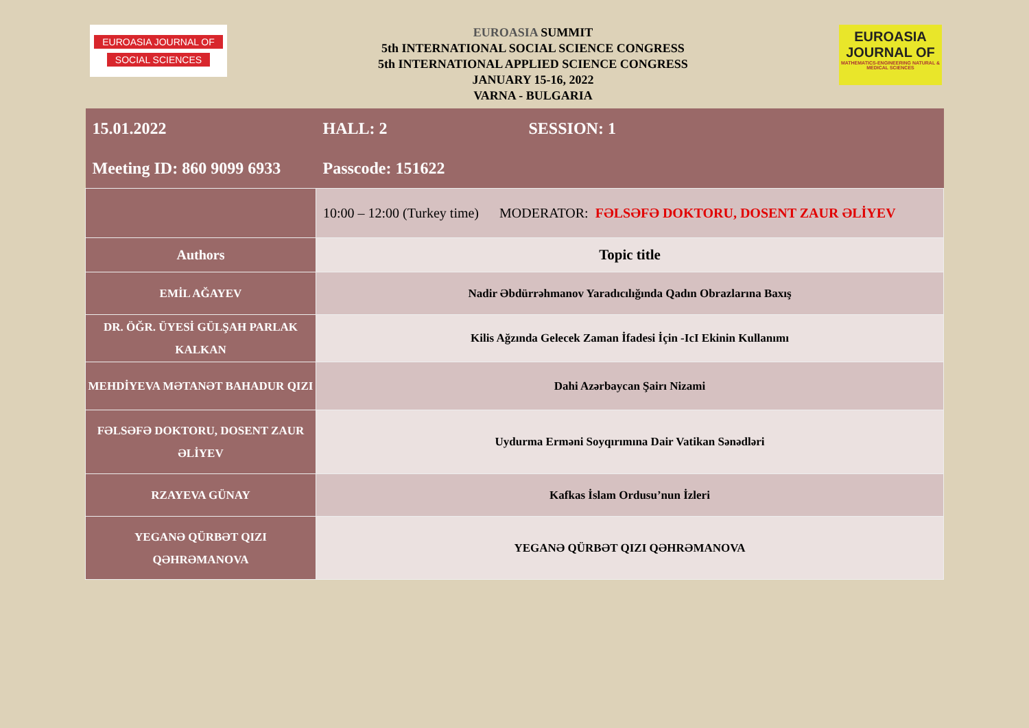EUROASIA JOURNAL OF
SOCIAL SCIENCES
EUROASIA SUMMIT
5th INTERNATIONAL SOCIAL SCIENCE CONGRESS
5th INTERNATIONAL APPLIED SCIENCE CONGRESS
JANUARY 15-16, 2022
VARNA - BULGARIA
EUROASIA
JOURNAL OF
MATHEMATICS-ENGINEERING NATURAL & MEDICAL SCIENCES
| 15.01.2022 | HALL: 2 SESSION: 1 |
| Meeting ID: 860 9099 6933 | Passcode: 151622 |
| | 10:00 – 12:00 (Turkey time) MODERATOR: FƏLSƏFƏ DOKTORU, DOSENT ZAUR ƏLİYEV |
| Authors | Topic title |
| EMİL AĞAYEV | Nadir Əbdürrəhmanov Yaradıcılığında Qadın Obrazlarına Baxış |
| DR. ÖĞR. ÜYESİ GÜLŞAH PARLAK KALKAN | Kilis Ağzında Gelecek Zaman İfadesi İçin -IcI Ekinin Kullanımı |
| MEHDİYEVA MƏTANƏT BAHADUR QIZI | Dahi Azərbaycan Şairı Nizami |
| FƏLSƏFƏ DOKTORU, DOSENT ZAUR ƏLİYEV | Uydurma Erməni Soyqırımına Dair Vatikan Sənədləri |
| RZAYEVA GÜNAY | Kafkas İslam Ordusu’nun İzleri |
| YEGANƏ QÜRBƏT QIZI QƏHRƏMANOVA | YEGANƏ QÜRBƏT QIZI QƏHRƏMANOVA |